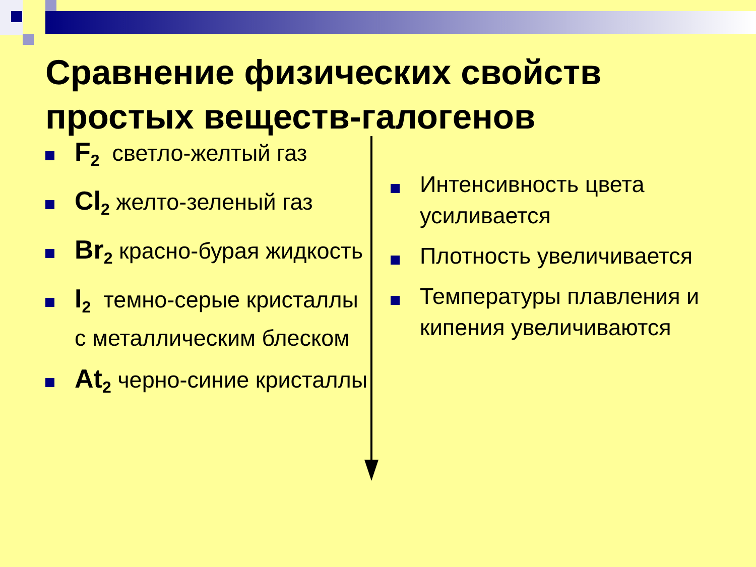Сравнение физических свойств простых веществ-галогенов
F<sub>2</sub> светло-желтый газ
Cl<sub>2</sub> желто-зеленый газ
Br<sub>2</sub> красно-бурая жидкость
I<sub>2</sub> темно-серые кристаллы с металлическим блеском
At<sub>2</sub> черно-синие кристаллы
Интенсивность цвета усиливается
Плотность увеличивается
Температуры плавления и кипения увеличиваются